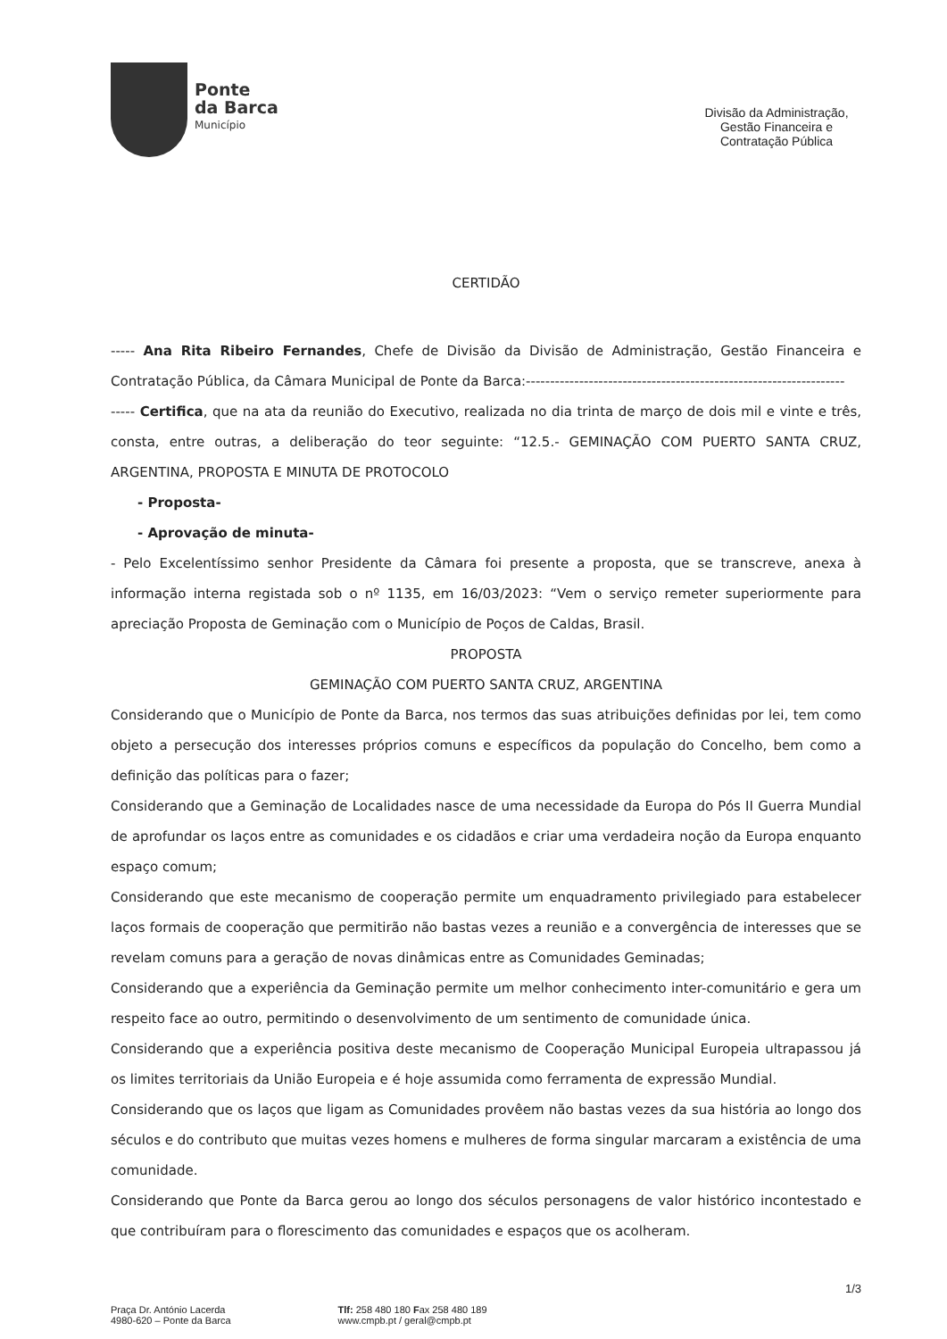Ponte
da Barca
Município
Divisão da Administração, Gestão Financeira e Contratação Pública
CERTIDÃO
----- Ana Rita Ribeiro Fernandes, Chefe de Divisão da Divisão de Administração, Gestão Financeira e Contratação Pública, da Câmara Municipal de Ponte da Barca:------------------------------------------------------------------
----- Certifica, que na ata da reunião do Executivo, realizada no dia trinta de março de dois mil e vinte e três, consta, entre outras, a deliberação do teor seguinte: “12.5.- GEMINAÇÃO COM PUERTO SANTA CRUZ, ARGENTINA, PROPOSTA E MINUTA DE PROTOCOLO
- Proposta-
- Aprovação de minuta-
- Pelo Excelentíssimo senhor Presidente da Câmara foi presente a proposta, que se transcreve, anexa à informação interna registada sob o nº 1135, em 16/03/2023: “Vem o serviço remeter superiormente para apreciação Proposta de Geminação com o Município de Poços de Caldas, Brasil.
PROPOSTA
GEMINAÇÃO COM PUERTO SANTA CRUZ, ARGENTINA
Considerando que o Município de Ponte da Barca, nos termos das suas atribuições definidas por lei, tem como objeto a persecução dos interesses próprios comuns e específicos da população do Concelho, bem como a definição das políticas para o fazer;
Considerando que a Geminação de Localidades nasce de uma necessidade da Europa do Pós II Guerra Mundial de aprofundar os laços entre as comunidades e os cidadãos e criar uma verdadeira noção da Europa enquanto espaço comum;
Considerando que este mecanismo de cooperação permite um enquadramento privilegiado para estabelecer laços formais de cooperação que permitirão não bastas vezes a reunião e a convergência de interesses que se revelam comuns para a geração de novas dinâmicas entre as Comunidades Geminadas;
Considerando que a experiência da Geminação permite um melhor conhecimento inter-comunitário e gera um respeito face ao outro, permitindo o desenvolvimento de um sentimento de comunidade única.
Considerando que a experiência positiva deste mecanismo de Cooperação Municipal Europeia ultrapassou já os limites territoriais da União Europeia e é hoje assumida como ferramenta de expressão Mundial.
Considerando que os laços que ligam as Comunidades provêem não bastas vezes da sua história ao longo dos séculos e do contributo que muitas vezes homens e mulheres de forma singular marcaram a existência de uma comunidade.
Considerando que Ponte da Barca gerou ao longo dos séculos personagens de valor histórico incontestado e que contribuíram para o florescimento das comunidades e espaços que os acolheram.
1/3
Praça Dr. António Lacerda
4980-620 – Ponte da Barca
Tlf: 258 480 180 Fax 258 480 189
www.cmpb.pt / geral@cmpb.pt